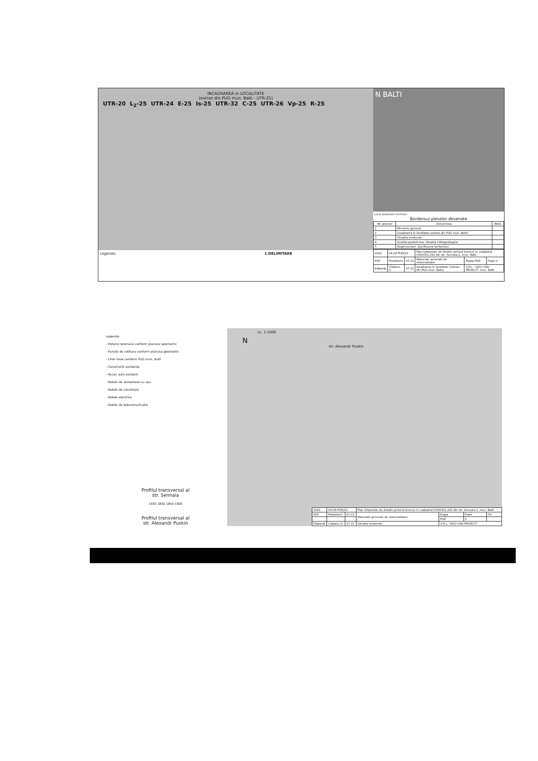INCADRAREA in LOCALITATE
(extras din PUG mun. Balti - UTR-25)
UTR-20 L<sub>2</sub>-25 UTR-24 E-25 Is-25 UTR-32 C-25 UTR-26 Vp-25 R-25
Legenda: 1.DELIMITARE
N BALTI
Locul amplasarii terenului
Borderoul pieselor desenate
| Nr. plansei | Denumirea | Nota |
| --- | --- | --- |
| 1 | Memoriu general | |
| 2 | Incadrarea in localitate (extras din PUG mun. Balti) | |
| 3 | Situatia existenta | |
| 4 | Analiza geotehnica. Situatia hidrogeologica | |
| 5 | Reglementari. Zonificarea teritoriului | |
| 2022 | 04.04-PUD/22 | | Plan Urbanistic de Detaliu privind terenul nr. cadastral 0300301.292 din str. Sennaia 2, mun. Balti | | |
| ASP | Postolachi | 07.22 | Materiale generale de sistematizare | Etapa PUD | Foaie 2 |
| Elaborat | Ciobanu V. | 07.22 | Incadrarea in localitate (extras din PUG mun. Balti) | S.R.L. "GEO-CAD-PROIECT" mun. Balti | |
Legenda:
- Hotarul terenului conform planului geometric
- Puncte de cotitura conform planului geometric
- Linie rosie conform PUG mun. Balti
- Constructii existente
- Acces auto existent
- Retele de alimentare cu apa
- Retele de canalizare
- Retele electrice
- Retele de telecomunicatie
Profilul transversal al
str. Sennaia
1400 1850 1850 1800
Profilul transversal al
str. Alexandr Puskin
sc. 1:1000
N
str. Alexandr Puskin
| 2022 | 04.04-PUD/22 | | Plan Urbanistic de Detaliu privind terenul nr. cadastral 0300301.292 din str. Sennaia 2, mun. Balti | | | |
| ASP | Postolachi | 07.22 | Materiale generale de sistematizare | Etapa | Foaie | Foi |
| | | | | PUD | 3 | |
| Elaborat | Ciobanu V. | 07.22 | Situatia existenta | S.R.L. "GEO-CAD-PROIECT" | | |